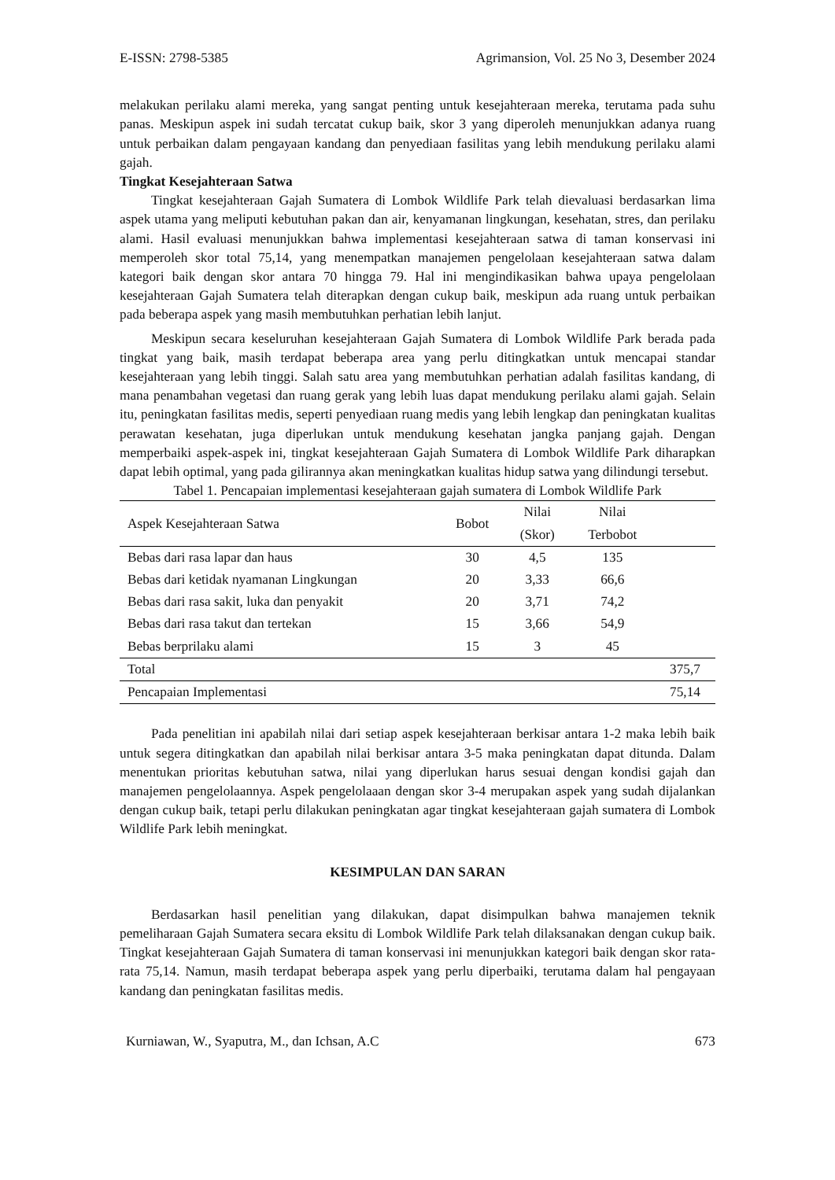E-ISSN: 2798-5385 Agrimansion, Vol. 25 No 3, Desember 2024
melakukan perilaku alami mereka, yang sangat penting untuk kesejahteraan mereka, terutama pada suhu panas. Meskipun aspek ini sudah tercatat cukup baik, skor 3 yang diperoleh menunjukkan adanya ruang untuk perbaikan dalam pengayaan kandang dan penyediaan fasilitas yang lebih mendukung perilaku alami gajah.
Tingkat Kesejahteraan Satwa
Tingkat kesejahteraan Gajah Sumatera di Lombok Wildlife Park telah dievaluasi berdasarkan lima aspek utama yang meliputi kebutuhan pakan dan air, kenyamanan lingkungan, kesehatan, stres, dan perilaku alami. Hasil evaluasi menunjukkan bahwa implementasi kesejahteraan satwa di taman konservasi ini memperoleh skor total 75,14, yang menempatkan manajemen pengelolaan kesejahteraan satwa dalam kategori baik dengan skor antara 70 hingga 79. Hal ini mengindikasikan bahwa upaya pengelolaan kesejahteraan Gajah Sumatera telah diterapkan dengan cukup baik, meskipun ada ruang untuk perbaikan pada beberapa aspek yang masih membutuhkan perhatian lebih lanjut.
Meskipun secara keseluruhan kesejahteraan Gajah Sumatera di Lombok Wildlife Park berada pada tingkat yang baik, masih terdapat beberapa area yang perlu ditingkatkan untuk mencapai standar kesejahteraan yang lebih tinggi. Salah satu area yang membutuhkan perhatian adalah fasilitas kandang, di mana penambahan vegetasi dan ruang gerak yang lebih luas dapat mendukung perilaku alami gajah. Selain itu, peningkatan fasilitas medis, seperti penyediaan ruang medis yang lebih lengkap dan peningkatan kualitas perawatan kesehatan, juga diperlukan untuk mendukung kesehatan jangka panjang gajah. Dengan memperbaiki aspek-aspek ini, tingkat kesejahteraan Gajah Sumatera di Lombok Wildlife Park diharapkan dapat lebih optimal, yang pada gilirannya akan meningkatkan kualitas hidup satwa yang dilindungi tersebut.
Tabel 1. Pencapaian implementasi kesejahteraan gajah sumatera di Lombok Wildlife Park
| Aspek Kesejahteraan Satwa | Bobot | Nilai | Nilai | |
| --- | --- | --- | --- | --- |
| | | (Skor) | Terbobot | |
| Bebas dari rasa lapar dan haus | 30 | 4,5 | 135 | |
| Bebas dari ketidak nyamanan Lingkungan | 20 | 3,33 | 66,6 | |
| Bebas dari rasa sakit, luka dan penyakit | 20 | 3,71 | 74,2 | |
| Bebas dari rasa takut dan tertekan | 15 | 3,66 | 54,9 | |
| Bebas berprilaku alami | 15 | 3 | 45 | |
| Total | | | | 375,7 |
| Pencapaian Implementasi | | | | 75,14 |
Pada penelitian ini apabilah nilai dari setiap aspek kesejahteraan berkisar antara 1-2 maka lebih baik untuk segera ditingkatkan dan apabilah nilai berkisar antara 3-5 maka peningkatan dapat ditunda. Dalam menentukan prioritas kebutuhan satwa, nilai yang diperlukan harus sesuai dengan kondisi gajah dan manajemen pengelolaannya. Aspek pengelolaaan dengan skor 3-4 merupakan aspek yang sudah dijalankan dengan cukup baik, tetapi perlu dilakukan peningkatan agar tingkat kesejahteraan gajah sumatera di Lombok Wildlife Park lebih meningkat.
KESIMPULAN DAN SARAN
Berdasarkan hasil penelitian yang dilakukan, dapat disimpulkan bahwa manajemen teknik pemeliharaan Gajah Sumatera secara eksitu di Lombok Wildlife Park telah dilaksanakan dengan cukup baik. Tingkat kesejahteraan Gajah Sumatera di taman konservasi ini menunjukkan kategori baik dengan skor rata-rata 75,14. Namun, masih terdapat beberapa aspek yang perlu diperbaiki, terutama dalam hal pengayaan kandang dan peningkatan fasilitas medis.
Kurniawan, W., Syaputra, M., dan Ichsan, A.C 673